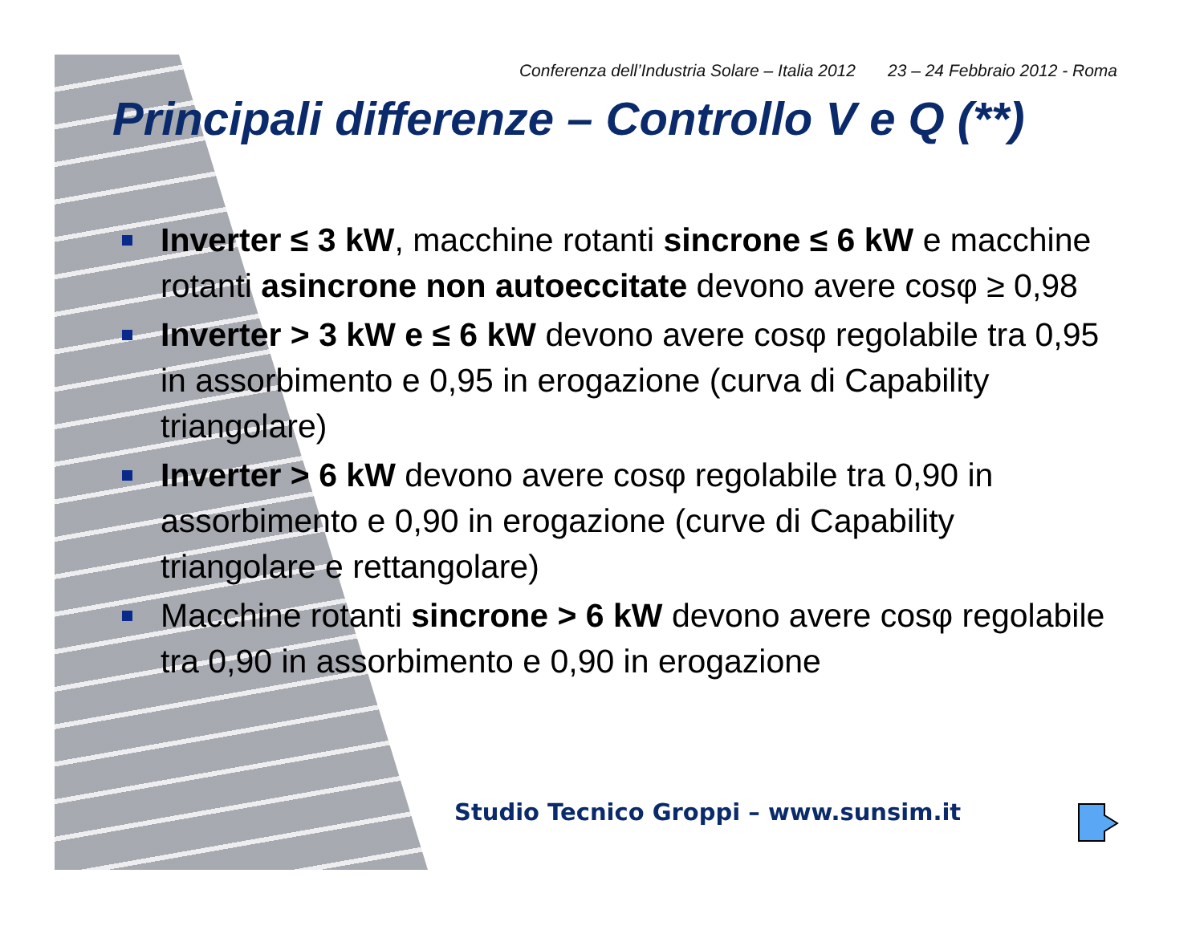Conferenza dell’Industria Solare – Italia 2012 23 – 24 Febbraio 2012 - Roma
Principali differenze – Controllo V e Q (**)
Inverter ≤ 3 kW, macchine rotanti sincrone ≤ 6 kW e macchine rotanti asincrone non autoeccitate devono avere cosφ ≥ 0,98
Inverter > 3 kW e ≤ 6 kW devono avere cosφ regolabile tra 0,95 in assorbimento e 0,95 in erogazione (curva di Capability triangolare)
Inverter > 6 kW devono avere cosφ regolabile tra 0,90 in assorbimento e 0,90 in erogazione (curve di Capability triangolare e rettangolare)
Macchine rotanti sincrone > 6 kW devono avere cosφ regolabile tra 0,90 in assorbimento e 0,90 in erogazione
Studio Tecnico Groppi – www.sunsim.it